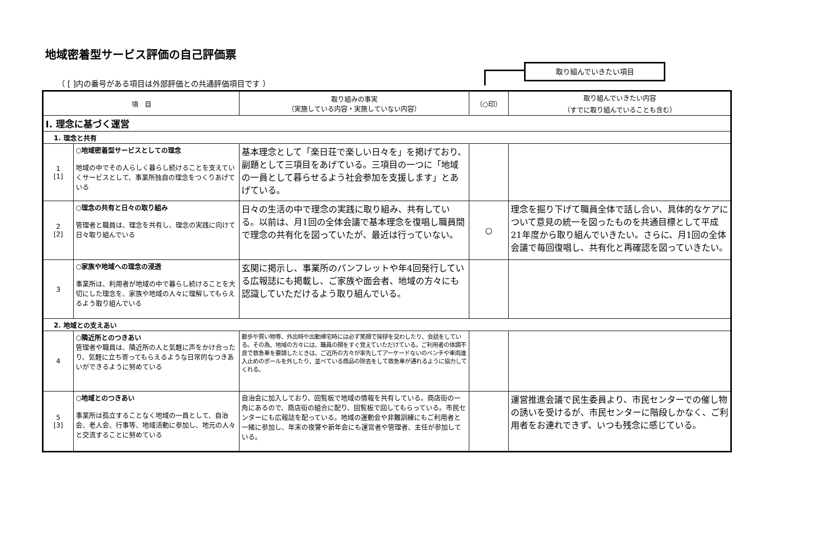地域密着型サービス評価の自己評価票
（ [ ]内の番号がある項目は外部評価との共通評価項目です ）
取り組んでいきたい項目
| 項 目 | | 取り組みの事実 （実施している内容・実施していない内容） | （○印） | 取り組んでいきたい内容 （すでに取り組んでいることも含む） |
| --- | --- | --- | --- | --- |
| Ⅰ. 理念に基づく運営 | | | | |
| 1. 理念と共有 | | | | |
| 1 [1] | ○地域密着型サービスとしての理念 地域の中でその人らしく暮らし続けることを支えていくサービスとして、事業所独自の理念をつくりあげている | 基本理念として「楽日荘で楽しい日々を」を掲げており、副題として三項目をあげている。三項目の一つに「地域の一員として暮らせるよう社会参加を支援します」とあげている。 | | |
| 2 [2] | ○理念の共有と日々の取り組み 管理者と職員は、理念を共有し、理念の実践に向けて日々取り組んでいる | 日々の生活の中で理念の実践に取り組み、共有している。以前は、月1回の全体会議で基本理念を復唱し職員間で理念の共有化を図っていたが、最近は行っていない。 | ○ | 理念を掘り下げて職員全体で話し合い、具体的なケアについて意見の統一を図ったものを共通目標として平成21年度から取り組んでいきたい。さらに、月1回の全体会議で毎回復唱し、共有化と再確認を図っていきたい。 |
| 3 | ○家族や地域への理念の浸透 事業所は、利用者が地域の中で暮らし続けることを大切にした理念を、家族や地域の人々に理解してもらえるよう取り組んでいる | 玄関に掲示し、事業所のパンフレットや年4回発行している広報誌にも掲載し、ご家族や面会者、地域の方々にも認識していただけるよう取り組んでいる。 | | |
| 2. 地域との支えあい | | | | |
| 4 | ○隣近所とのつきあい 管理者や職員は、隣近所の人と気軽に声をかけ合ったり、気軽に立ち寄ってもらえるような日常的なつきあいができるように努めている | 散歩や買い物等、外出時や出勤帰宅時には必ず笑顔で挨拶を交わしたり、会話をしている。その為、地域の方々には、職員の顔をすぐ覚えていただけている。ご利用者の体調不良で救急車を要請したときは、ご近所の方々が率先してアーケードないのベンチや車両進入止めのポールを外したり、並べている商品の除去をして救急車が通れるように協力してくれる。 | | |
| 5 [3] | ○地域とのつきあい 事業所は孤立することなく地域の一員として、自治会、老人会、行事等、地域活動に参加し、地元の人々と交流することに努めている | 自治会に加入しており、回覧板で地域の情報を共有している。商店街の一角にあるので、商店街の組合に配り、回覧板で回してもらっている。市民センターにも広報誌を配っている。地域の運動会や非難訓練にもご利用者と一緒に参加し、年末の夜警や新年会にも運営者や管理者、主任が参加している。 | | 運営推進会議で民生委員より、市民センターでの催し物の誘いを受けるが、市民センターに階段しかなく、ご利用者をお連れできず、いつも残念に感じている。 |